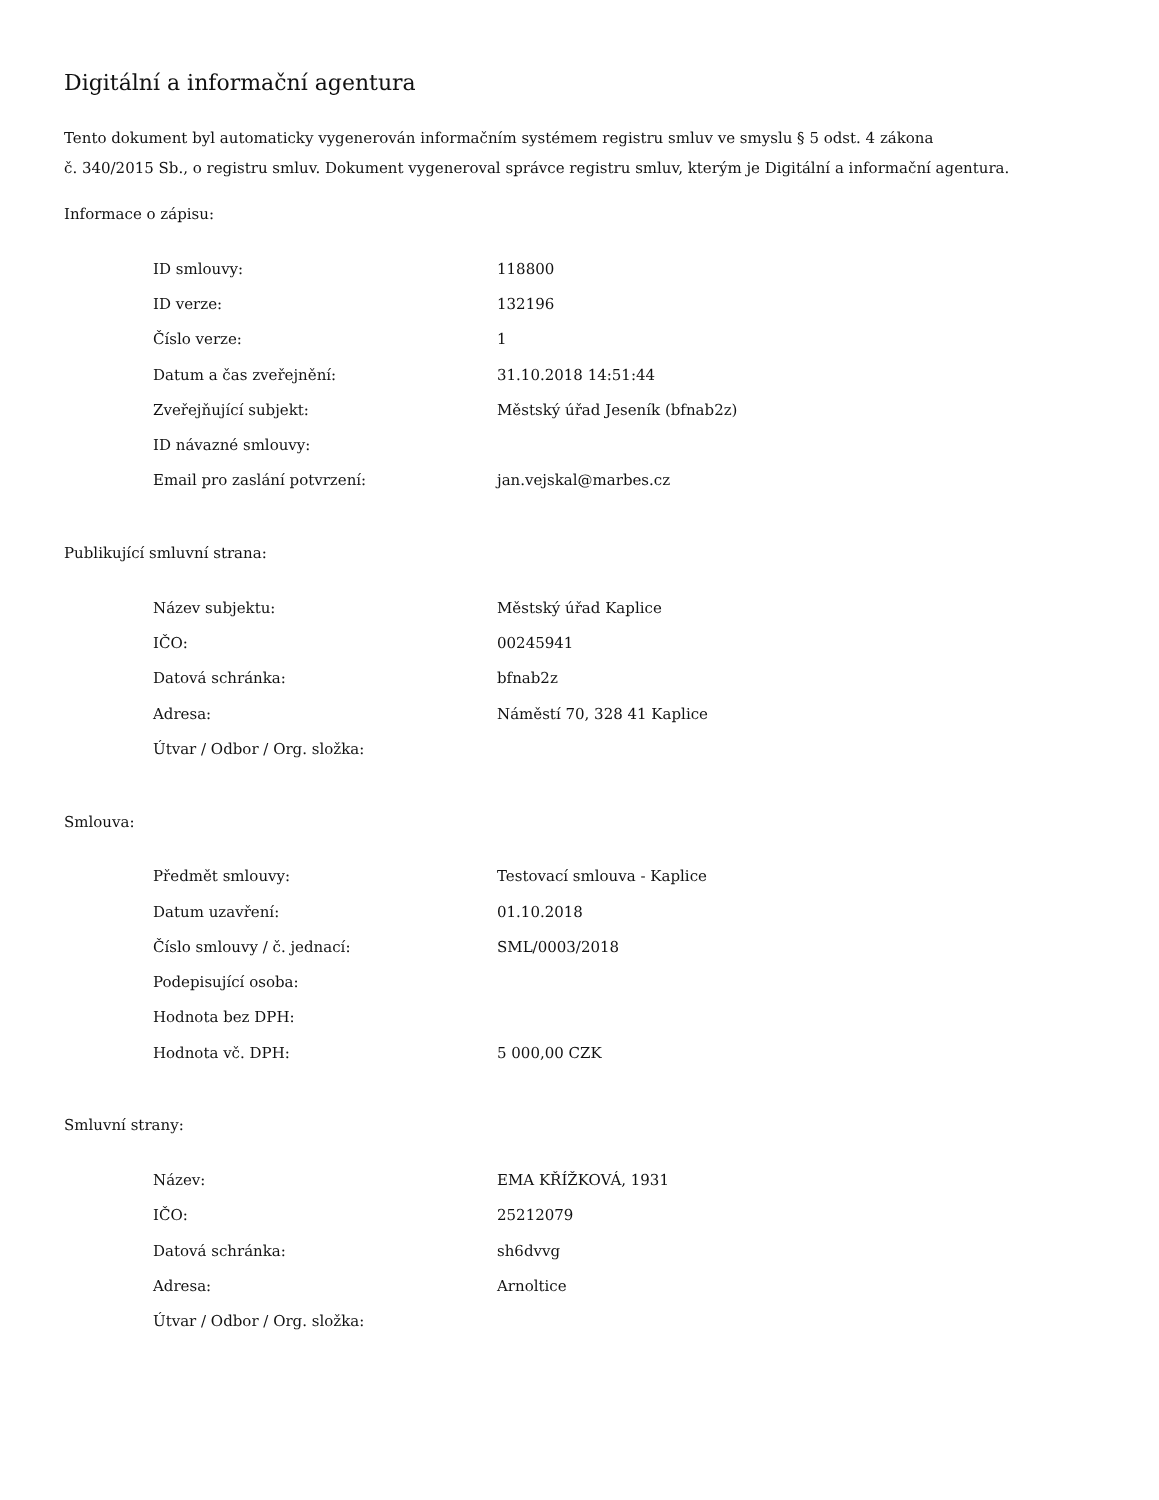Digitální a informační agentura
Tento dokument byl automaticky vygenerován informačním systémem registru smluv ve smyslu § 5 odst. 4 zákona
č. 340/2015 Sb., o registru smluv. Dokument vygeneroval správce registru smluv, kterým je Digitální a informační agentura.
Informace o zápisu:
| ID smlouvy: | 118800 |
| ID verze: | 132196 |
| Číslo verze: | 1 |
| Datum a čas zveřejnění: | 31.10.2018 14:51:44 |
| Zveřejňující subjekt: | Městský úřad Jeseník (bfnab2z) |
| ID návazné smlouvy: | |
| Email pro zaslání potvrzení: | jan.vejskal@marbes.cz |
Publikující smluvní strana:
| Název subjektu: | Městský úřad Kaplice |
| IČO: | 00245941 |
| Datová schránka: | bfnab2z |
| Adresa: | Náměstí 70, 328 41 Kaplice |
| Útvar / Odbor / Org. složka: | |
Smlouva:
| Předmět smlouvy: | Testovací smlouva - Kaplice |
| Datum uzavření: | 01.10.2018 |
| Číslo smlouvy / č. jednací: | SML/0003/2018 |
| Podepisující osoba: | |
| Hodnota bez DPH: | |
| Hodnota vč. DPH: | 5 000,00 CZK |
Smluvní strany:
| Název: | EMA KŘÍŽKOVÁ, 1931 |
| IČO: | 25212079 |
| Datová schránka: | sh6dvvg |
| Adresa: | Arnoltice |
| Útvar / Odbor / Org. složka: | |